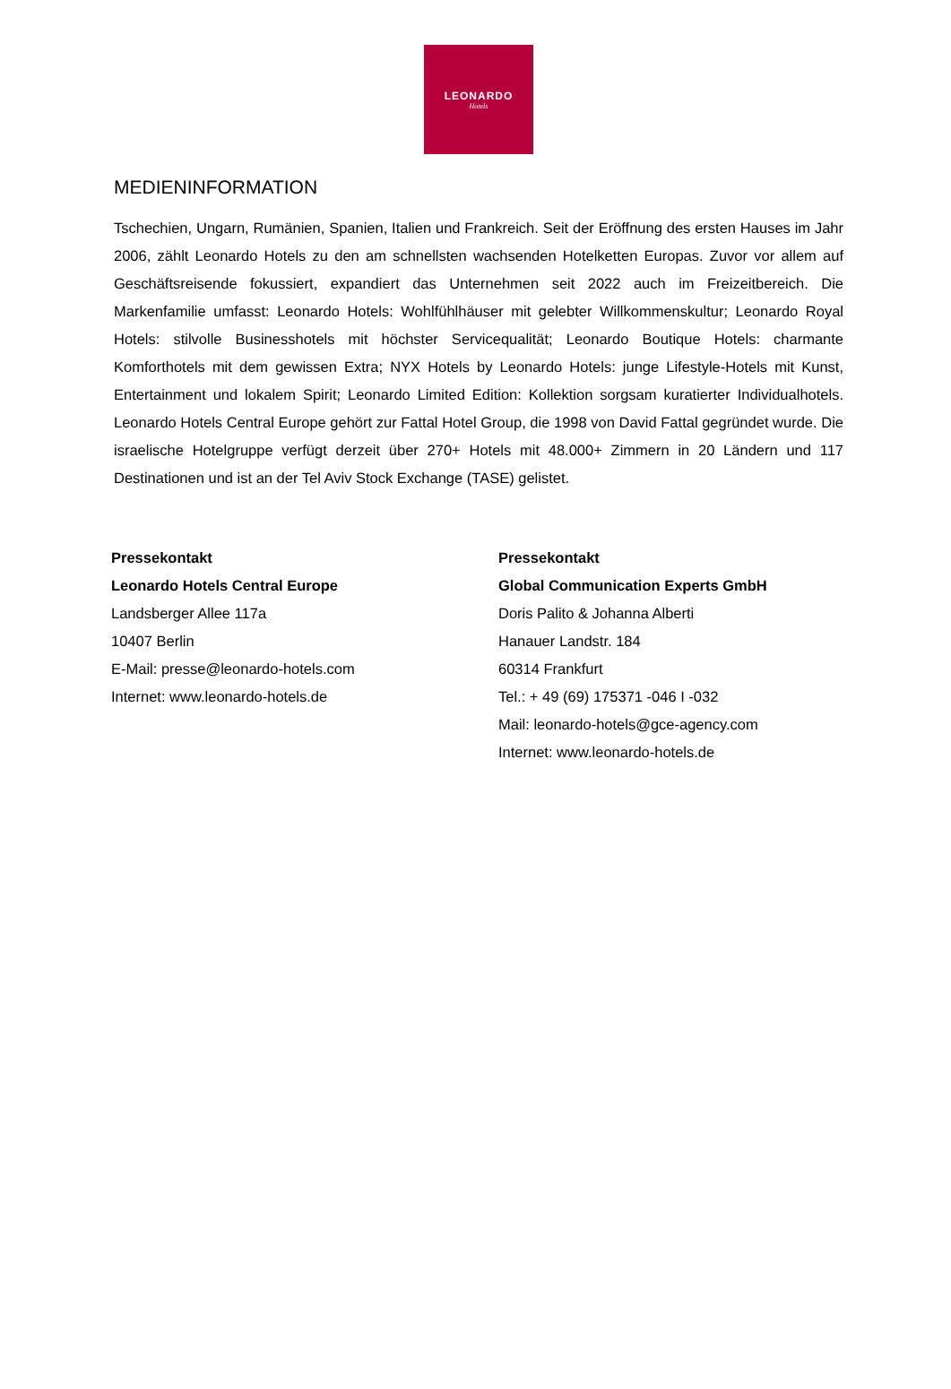LEONARDO
Hotels
MEDIENINFORMATION
Tschechien, Ungarn, Rumänien, Spanien, Italien und Frankreich. Seit der Eröffnung des ersten Hauses im Jahr 2006, zählt Leonardo Hotels zu den am schnellsten wachsenden Hotelketten Europas. Zuvor vor allem auf Geschäftsreisende fokussiert, expandiert das Unternehmen seit 2022 auch im Freizeitbereich. Die Markenfamilie umfasst: Leonardo Hotels: Wohlfühlhäuser mit gelebter Willkommenskultur; Leonardo Royal Hotels: stilvolle Businesshotels mit höchster Servicequalität; Leonardo Boutique Hotels: charmante Komforthotels mit dem gewissen Extra; NYX Hotels by Leonardo Hotels: junge Lifestyle-Hotels mit Kunst, Entertainment und lokalem Spirit; Leonardo Limited Edition: Kollektion sorgsam kuratierter Individualhotels. Leonardo Hotels Central Europe gehört zur Fattal Hotel Group, die 1998 von David Fattal gegründet wurde. Die israelische Hotelgruppe verfügt derzeit über 270+ Hotels mit 48.000+ Zimmern in 20 Ländern und 117 Destinationen und ist an der Tel Aviv Stock Exchange (TASE) gelistet.
Pressekontakt
Leonardo Hotels Central Europe
Landsberger Allee 117a
10407 Berlin
E-Mail: presse@leonardo-hotels.com
Internet: www.leonardo-hotels.de
Pressekontakt
Global Communication Experts GmbH
Doris Palito & Johanna Alberti
Hanauer Landstr. 184
60314 Frankfurt
Tel.: + 49 (69) 175371 -046 I -032
Mail: leonardo-hotels@gce-agency.com
Internet: www.leonardo-hotels.de